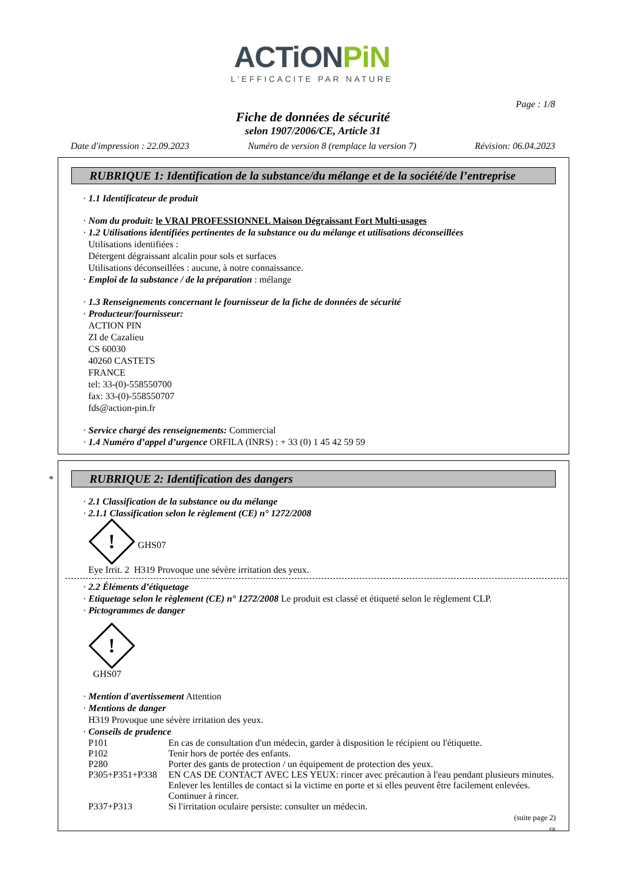ACTiONPiN
L'EFFICACITE PAR NATURE
Page : 1/8
Fiche de données de sécurité
selon 1907/2006/CE, Article 31
Date d'impression : 22.09.2023 Numéro de version 8 (remplace la version 7) Révision: 06.04.2023
RUBRIQUE 1: Identification de la substance/du mélange et de la société/de l’entreprise
· 1.1 Identificateur de produit
· Nom du produit: le VRAI PROFESSIONNEL Maison Dégraissant Fort Multi-usages
· 1.2 Utilisations identifiées pertinentes de la substance ou du mélange et utilisations déconseillées
Utilisations identifiées :
Détergent dégraissant alcalin pour sols et surfaces
Utilisations déconseillées : aucune, à notre connaissance.
· Emploi de la substance / de la préparation : mélange
· 1.3 Renseignements concernant le fournisseur de la fiche de données de sécurité
· Producteur/fournisseur:
ACTION PIN
ZI de Cazalieu
CS 60030
40260 CASTETS
FRANCE
tel: 33-(0)-558550700
fax: 33-(0)-558550707
fds@action-pin.fr
· Service chargé des renseignements: Commercial
· 1.4 Numéro d’appel d’urgence ORFILA (INRS) : + 33 (0) 1 45 42 59 59
*
RUBRIQUE 2: Identification des dangers
· 2.1 Classification de la substance ou du mélange
· 2.1.1 Classification selon le règlement (CE) n° 1272/2008
!
GHS07
Eye Irrit. 2 H319 Provoque une sévère irritation des yeux.
· 2.2 Éléments d’étiquetage
· Etiquetage selon le règlement (CE) n° 1272/2008 Le produit est classé et étiqueté selon le règlement CLP.
· Pictogrammes de danger
!
GHS07
· Mention d'avertissement Attention
· Mentions de danger
H319 Provoque une sévère irritation des yeux.
· Conseils de prudence
P101 En cas de consultation d'un médecin, garder à disposition le récipient ou l'étiquette.
P102 Tenir hors de portée des enfants.
P280 Porter des gants de protection / un équipement de protection des yeux.
P305+P351+P338 EN CAS DE CONTACT AVEC LES YEUX: rincer avec précaution à l'eau pendant plusieurs minutes. Enlever les lentilles de contact si la victime en porte et si elles peuvent être facilement enlevées. Continuer à rincer.
P337+P313 Si l'irritation oculaire persiste: consulter un médecin.
(suite page 2)
FR